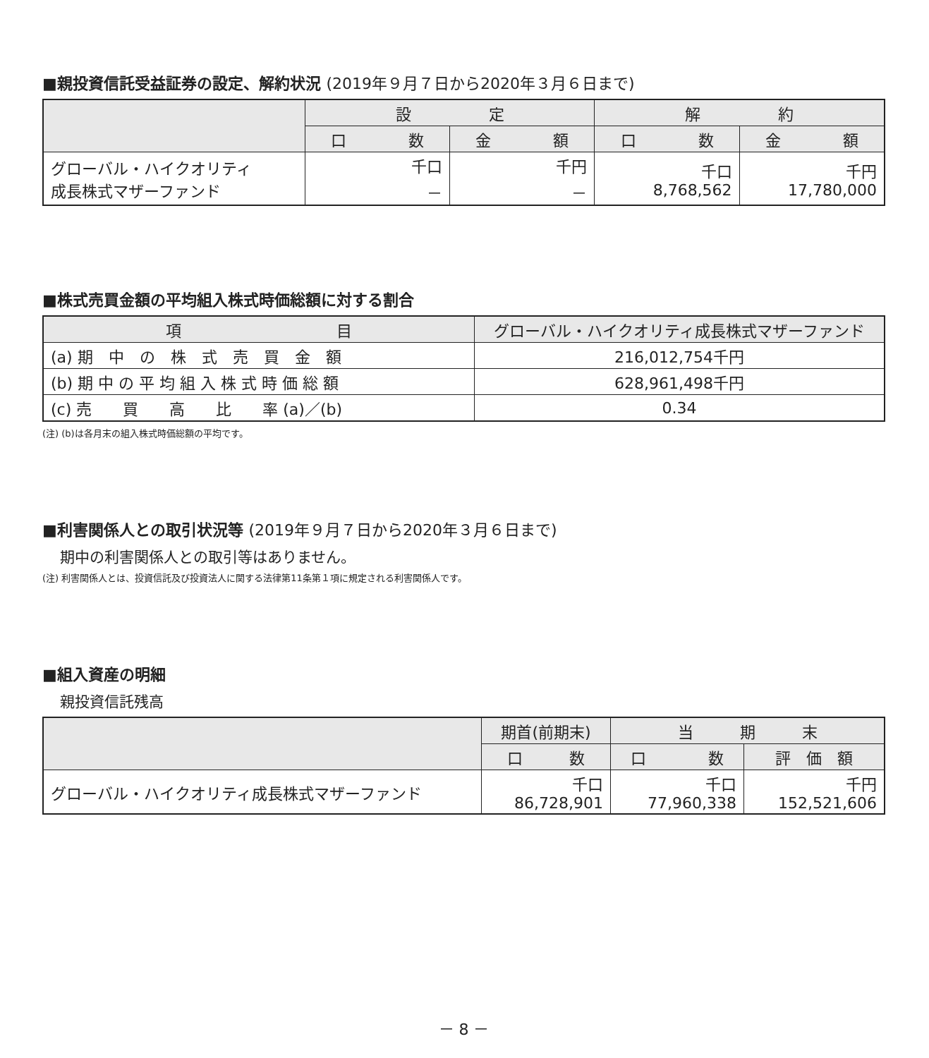■親投資信託受益証券の設定、解約状況 (2019年９月７日から2020年３月６日まで)
| | 設 定 | | 解 約 | |
| --- | --- | --- | --- | --- |
| | 口 数 | 金 額 | 口 数 | 金 額 |
| グローバル・ハイクオリティ 成長株式マザーファンド | 千口 － | 千円 － | 千口 8,768,562 | 千円 17,780,000 |
■株式売買金額の平均組入株式時価総額に対する割合
| 項 目 | グローバル・ハイクオリティ成長株式マザーファンド |
| --- | --- |
| (a) 期 中 の 株 式 売 買 金 額 | 216,012,754千円 |
| (b) 期 中 の 平 均 組 入 株 式 時 価 総 額 | 628,961,498千円 |
| (c) 売 買 高 比 率 (a)／(b) | 0.34 |
(注) (b)は各月末の組入株式時価総額の平均です。
■利害関係人との取引状況等 (2019年９月７日から2020年３月６日まで)
期中の利害関係人との取引等はありません。
(注) 利害関係人とは、投資信託及び投資法人に関する法律第11条第１項に規定される利害関係人です。
■組入資産の明細
親投資信託残高
| | 期首(前期末) | 当 期 末 | |
| --- | --- | --- | --- |
| | 口 数 | 口 数 | 評 価 額 |
| グローバル・ハイクオリティ成長株式マザーファンド | 千口 86,728,901 | 千口 77,960,338 | 千円 152,521,606 |
－ 8 －